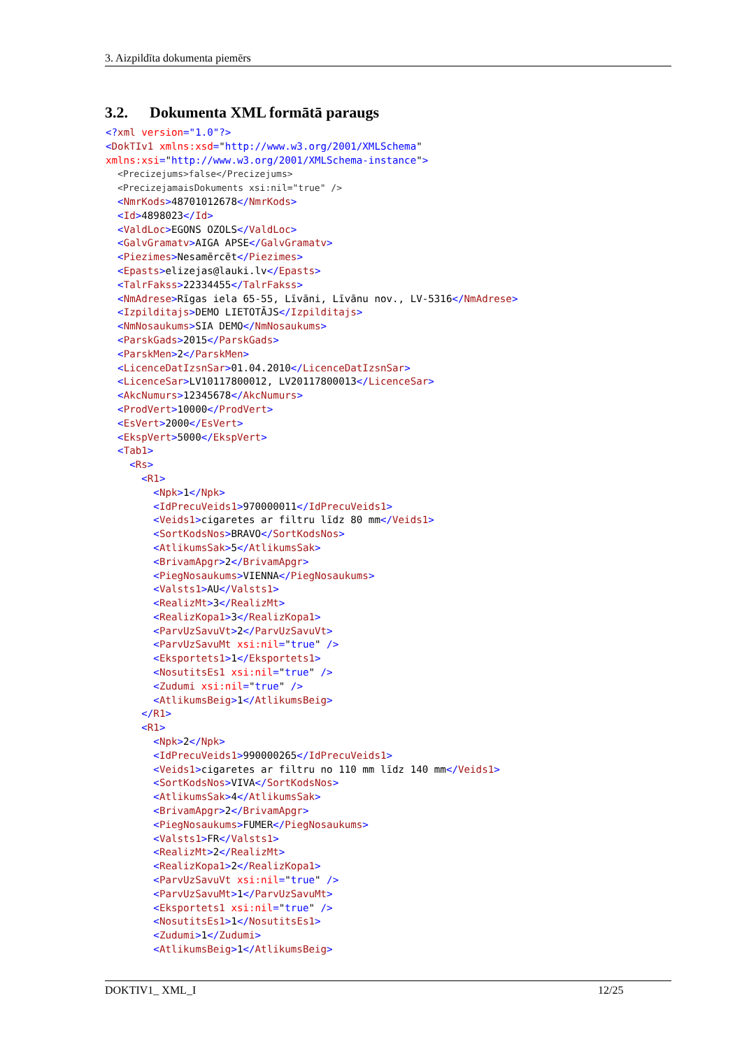3. Aizpildīta dokumenta piemērs
3.2. Dokumenta XML formātā paraugs
<?xml version="1.0"?>
<DokTIv1 xmlns:xsd="http://www.w3.org/2001/XMLSchema"
xmlns:xsi="http://www.w3.org/2001/XMLSchema-instance">
  <Precizejums>false</Precizejums>
  <PrecizejamaisDokuments xsi:nil="true" />
  <NmrKods>48701012678</NmrKods>
  <Id>4898023</Id>
  <ValdLoc>EGONS OZOLS</ValdLoc>
  <GalvGramatv>AIGA APSE</GalvGramatv>
  <Piezimes>Nesamērcēt</Piezimes>
  <Epasts>elizejas@lauki.lv</Epasts>
  <TalrFakss>22334455</TalrFakss>
  <NmAdrese>Rīgas iela 65-55, Līvāni, Līvānu nov., LV-5316</NmAdrese>
  <Izpilditajs>DEMO LIETOTĀJS</Izpilditajs>
  <NmNosaukums>SIA DEMO</NmNosaukums>
  <ParskGads>2015</ParskGads>
  <ParskMen>2</ParskMen>
  <LicenceDatIzsnSar>01.04.2010</LicenceDatIzsnSar>
  <LicenceSar>LV10117800012, LV20117800013</LicenceSar>
  <AkcNumurs>12345678</AkcNumurs>
  <ProdVert>10000</ProdVert>
  <EsVert>2000</EsVert>
  <EkspVert>5000</EkspVert>
  <Tab1>
    <Rs>
      <R1>
        <Npk>1</Npk>
        <IdPrecuVeids1>970000011</IdPrecuVeids1>
        <Veids1>cigaretes ar filtru līdz 80 mm</Veids1>
        <SortKodsNos>BRAVO</SortKodsNos>
        <AtlikumsSak>5</AtlikumsSak>
        <BrivamApgr>2</BrivamApgr>
        <PiegNosaukums>VIENNA</PiegNosaukums>
        <Valsts1>AU</Valsts1>
        <RealizMt>3</RealizMt>
        <RealizKopa1>3</RealizKopa1>
        <ParvUzSavuVt>2</ParvUzSavuVt>
        <ParvUzSavuMt xsi:nil="true" />
        <Eksportets1>1</Eksportets1>
        <NosutitsEs1 xsi:nil="true" />
        <Zudumi xsi:nil="true" />
        <AtlikumsBeig>1</AtlikumsBeig>
      </R1>
      <R1>
        <Npk>2</Npk>
        <IdPrecuVeids1>990000265</IdPrecuVeids1>
        <Veids1>cigaretes ar filtru no 110 mm līdz 140 mm</Veids1>
        <SortKodsNos>VIVA</SortKodsNos>
        <AtlikumsSak>4</AtlikumsSak>
        <BrivamApgr>2</BrivamApgr>
        <PiegNosaukums>FUMER</PiegNosaukums>
        <Valsts1>FR</Valsts1>
        <RealizMt>2</RealizMt>
        <RealizKopa1>2</RealizKopa1>
        <ParvUzSavuVt xsi:nil="true" />
        <ParvUzSavuMt>1</ParvUzSavuMt>
        <Eksportets1 xsi:nil="true" />
        <NosutitsEs1>1</NosutitsEs1>
        <Zudumi>1</Zudumi>
        <AtlikumsBeig>1</AtlikumsBeig>
DOKTIV1_ XML_I 12/25